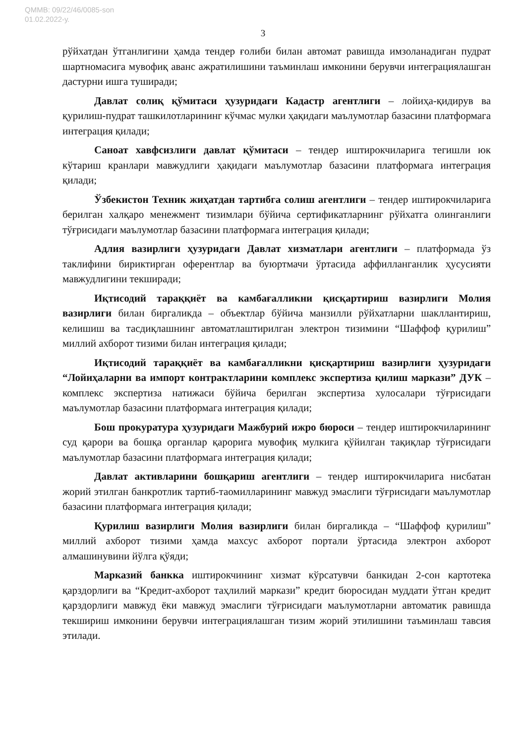QMMB: 09/22/46/0085-son
01.02.2022-у.
3
рўйхатдан ўтганлигини ҳамда тендер ғолиби билан автомат равишда имзоланадиган пудрат шартномасига мувофиқ аванс ажратилишини таъминлаш имконини берувчи интеграциялашган дастурни ишга туширади;
Давлат солиқ қўмитаси ҳузуридаги Кадастр агентлиги – лойиҳа-қидирув ва қурилиш-пудрат ташкилотларининг кўчмас мулки ҳақидаги маълумотлар базасини платформага интеграция қилади;
Саноат хавфсизлиги давлат қўмитаси – тендер иштирокчиларига тегишли юк кўтариш кранлари мавжудлиги ҳақидаги маълумотлар базасини платформага интеграция қилади;
Ўзбекистон Техник жиҳатдан тартибга солиш агентлиги – тендер иштирокчиларига берилган халқаро менежмент тизимлари бўйича сертификатларнинг рўйхатга олинганлиги тўғрисидаги маълумотлар базасини платформага интеграция қилади;
Адлия вазирлиги ҳузуридаги Давлат хизматлари агентлиги – платформада ўз таклифини бириктирган оферентлар ва буюртмачи ўртасида аффилланганлик ҳусусияти мавжудлигини текширади;
Иқтисодий тараққиёт ва камбағалликни қисқартириш вазирлиги Молия вазирлиги билан биргаликда – объектлар бўйича манзилли рўйхатларни шакллантириш, келишиш ва тасдиқлашнинг автоматлаштирилган электрон тизимини “Шаффоф қурилиш” миллий ахборот тизими билан интеграция қилади;
Иқтисодий тараққиёт ва камбағалликни қисқартириш вазирлиги ҳузуридаги “Лойиҳаларни ва импорт контрактларини комплекс экспертиза қилиш маркази” ДУК – комплекс экспертиза натижаси бўйича берилган экспертиза хулосалари тўғрисидаги маълумотлар базасини платформага интеграция қилади;
Бош прокуратура ҳузуридаги Мажбурий ижро бюроси – тендер иштирокчиларининг суд қарори ва бошқа органлар қарорига мувофиқ мулкига қўйилган тақиқлар тўғрисидаги маълумотлар базасини платформага интеграция қилади;
Давлат активларини бошқариш агентлиги – тендер иштирокчиларига нисбатан жорий этилган банкротлик тартиб-таомилларининг мавжуд эмаслиги тўғрисидаги маълумотлар базасини платформага интеграция қилади;
Қурилиш вазирлиги Молия вазирлиги билан биргаликда – “Шаффоф қурилиш” миллий ахборот тизими ҳамда махсус ахборот портали ўртасида электрон ахборот алмашинувини йўлга қўяди;
Марказий банкка иштирокчининг хизмат кўрсатувчи банкидан 2-сон картотека қарздорлиги ва “Кредит-ахборот таҳлилий маркази” кредит бюросидан муддати ўтган кредит қарздорлиги мавжуд ёки мавжуд эмаслиги тўғрисидаги маълумотларни автоматик равишда текшириш имконини берувчи интеграциялашган тизим жорий этилишини таъминлаш тавсия этилади.